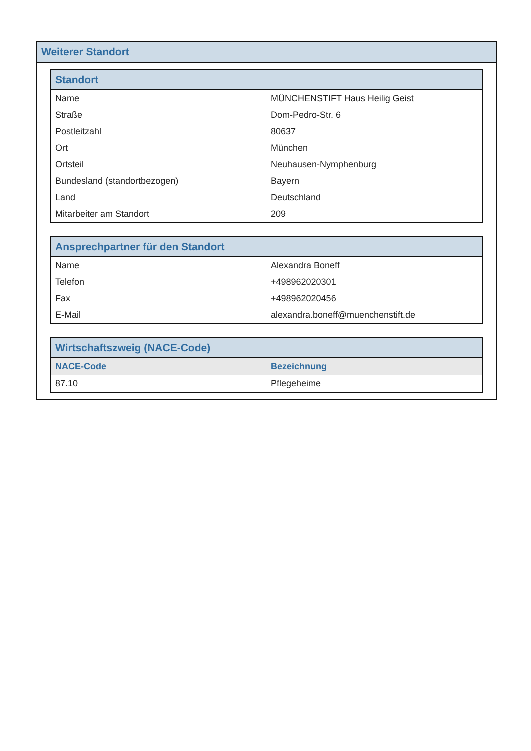Weiterer Standort
| Standort | |
| --- | --- |
| Name | MÜNCHENSTIFT Haus Heilig Geist |
| Straße | Dom-Pedro-Str. 6 |
| Postleitzahl | 80637 |
| Ort | München |
| Ortsteil | Neuhausen-Nymphenburg |
| Bundesland (standortbezogen) | Bayern |
| Land | Deutschland |
| Mitarbeiter am Standort | 209 |
| Ansprechpartner für den Standort | |
| --- | --- |
| Name | Alexandra Boneff |
| Telefon | +498962020301 |
| Fax | +498962020456 |
| E-Mail | alexandra.boneff@muenchenstift.de |
| Wirtschaftszweig (NACE-Code) | |
| --- | --- |
| NACE-Code | Bezeichnung |
| 87.10 | Pflegeheime |